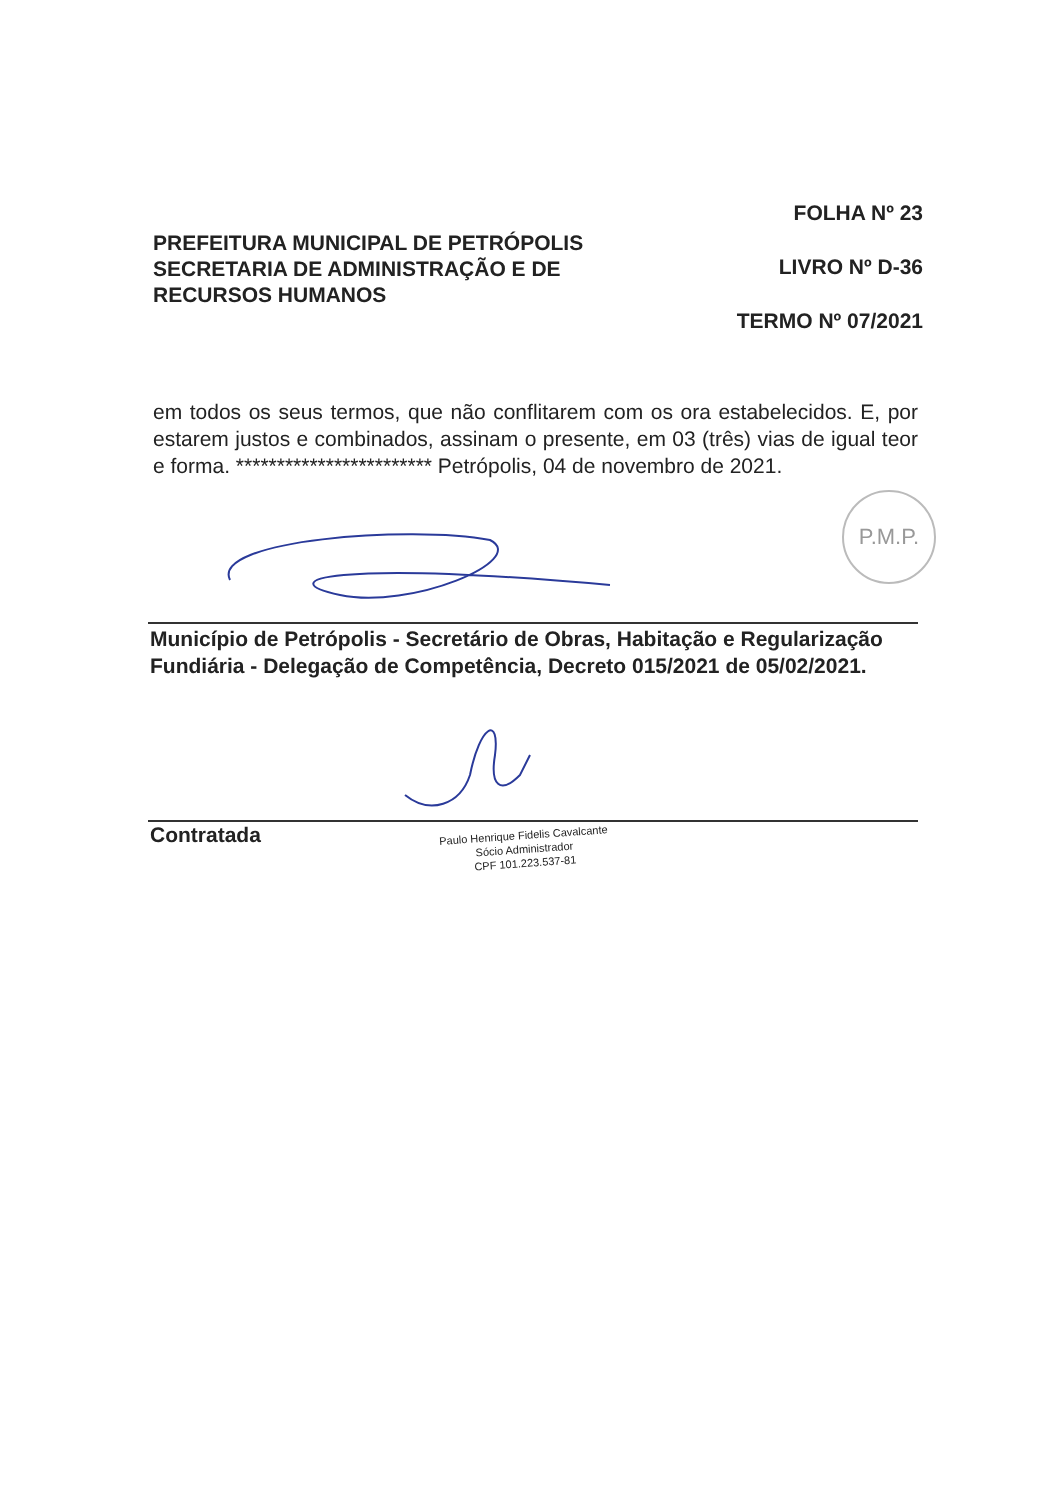PREFEITURA MUNICIPAL DE PETRÓPOLIS
SECRETARIA DE ADMINISTRAÇÃO E DE
RECURSOS HUMANOS
FOLHA Nº 23
LIVRO Nº D-36
TERMO Nº 07/2021
em todos os seus termos, que não conflitarem com os ora estabelecidos. E, por estarem justos e combinados, assinam o presente, em 03 (três) vias de igual teor e forma. ************************ Petrópolis, 04 de novembro de 2021.
P.M.P.
Município de Petrópolis - Secretário de Obras, Habitação e Regularização Fundiária - Delegação de Competência, Decreto 015/2021 de 05/02/2021.
Contratada
Paulo Henrique Fidelis Cavalcante
Sócio Administrador
CPF 101.223.537-81